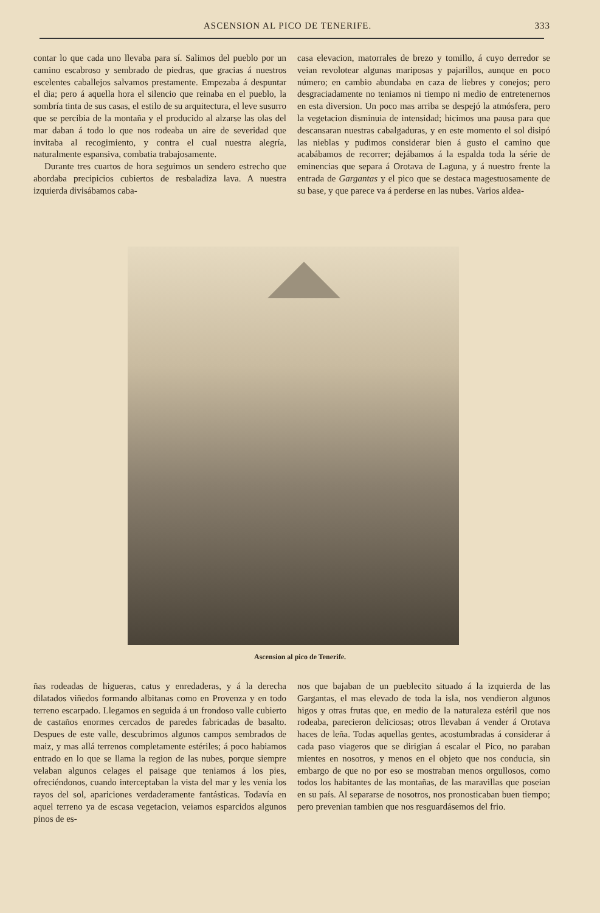ASCENSION AL PICO DE TENERIFE. 333
contar lo que cada uno llevaba para sí. Salimos del pueblo por un camino escabroso y sembrado de piedras, que gracias á nuestros escelentes caballejos salvamos prestamente. Empezaba á despuntar el dia; pero á aquella hora el silencio que reinaba en el pueblo, la sombría tinta de sus casas, el estilo de su arquitectura, el leve susurro que se percibia de la montaña y el producido al alzarse las olas del mar daban á todo lo que nos rodeaba un aire de severidad que invitaba al recogimiento, y contra el cual nuestra alegría, naturalmente espansiva, combatia trabajosamente.
Durante tres cuartos de hora seguimos un sendero estrecho que abordaba precipicios cubiertos de resbaladiza lava. A nuestra izquierda divisábamos caba-
casa elevacion, matorrales de brezo y tomillo, á cuyo derredor se veian revolotear algunas mariposas y pajarillos, aunque en poco número; en cambio abundaba en caza de liebres y conejos; pero desgraciadamente no teniamos ni tiempo ni medio de entretenernos en esta diversion. Un poco mas arriba se despejó la atmósfera, pero la vegetacion disminuia de intensidad; hicimos una pausa para que descansaran nuestras cabalgaduras, y en este momento el sol disipó las nieblas y pudimos considerar bien á gusto el camino que acabábamos de recorrer; dejábamos á la espalda toda la série de eminencias que separa á Orotava de Laguna, y á nuestro frente la entrada de Gargantas y el pico que se destaca magestuosamente de su base, y que parece va á perderse en las nubes. Varios aldea-
Ascension al pico de Tenerife.
ñas rodeadas de higueras, catus y enredaderas, y á la derecha dilatados viñedos formando albitanas como en Provenza y en todo terreno escarpado. Llegamos en seguida á un frondoso valle cubierto de castaños enormes cercados de paredes fabricadas de basalto. Despues de este valle, descubrimos algunos campos sembrados de maiz, y mas allá terrenos completamente estériles; á poco habiamos entrado en lo que se llama la region de las nubes, porque siempre velaban algunos celages el paisage que teniamos á los pies, ofreciéndonos, cuando interceptaban la vista del mar y les venia los rayos del sol, apariciones verdaderamente fantásticas. Todavía en aquel terreno ya de escasa vegetacion, veiamos esparcidos algunos pinos de es-
nos que bajaban de un pueblecito situado á la izquierda de las Gargantas, el mas elevado de toda la isla, nos vendieron algunos higos y otras frutas que, en medio de la naturaleza estéril que nos rodeaba, parecieron deliciosas; otros llevaban á vender á Orotava haces de leña. Todas aquellas gentes, acostumbradas á considerar á cada paso viageros que se dirigian á escalar el Pico, no paraban mientes en nosotros, y menos en el objeto que nos conducia, sin embargo de que no por eso se mostraban menos orgullosos, como todos los habitantes de las montañas, de las maravillas que poseian en su país. Al separarse de nosotros, nos pronosticaban buen tiempo; pero prevenian tambien que nos resguardásemos del frio.